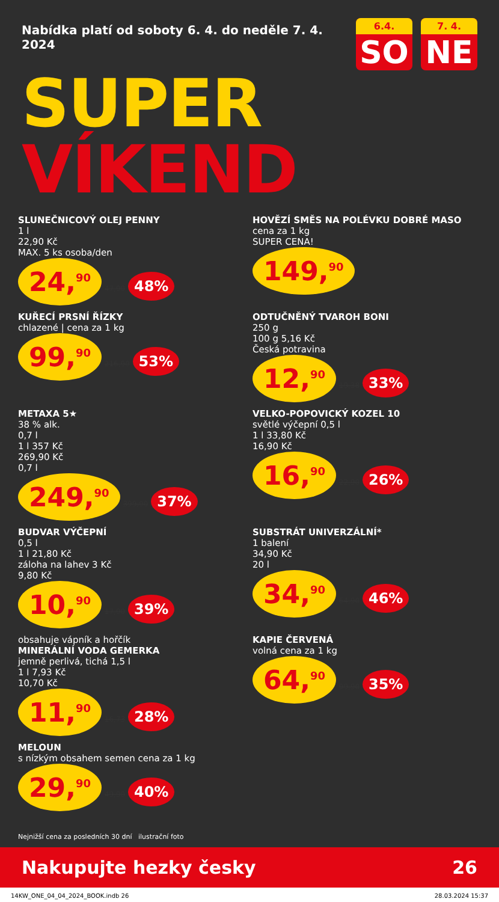Nabídka platí od soboty 6. 4. do neděle 7. 4. 2024
6.4.
SO
7. 4.
NE
SUPER VÍKEND
SLUNEČNICOVÝ OLEJ PENNY
1 l
22,90 Kč
MAX. 5 ks osoba/den
24,<sup>90</sup> 47,90 48%
HOVĚZÍ SMĚS NA POLÉVKU DOBRÉ MASO
cena za 1 kg
SUPER CENA!
149,<sup>90</sup>
KUŘECÍ PRSNÍ ŘÍZKY
chlazené | cena za 1 kg
99,<sup>90</sup> 216,90 53%
ODTUČNĚNÝ TVAROH BONI
250 g
100 g 5,16 Kč
Česká potravina
12,<sup>90</sup> 19,38 33%
METAXA 5★
38 % alk.
0,7 l
1 l 357 Kč
269,90 Kč
0,7 l
249,<sup>90</sup> 399,90 37%
VELKO-POPOVICKÝ KOZEL 10
světlé výčepní 0,5 l
1 l 33,80 Kč
16,90 Kč
16,<sup>90</sup> 22,90 26%
BUDVAR VÝČEPNÍ
0,5 l
1 l 21,80 Kč
záloha na lahev 3 Kč
9,80 Kč
10,<sup>90</sup> 17,90 39%
SUBSTRÁT UNIVERZÁLNÍ*
1 balení
34,90 Kč
20 l
34,<sup>90</sup> 64,90 46%
obsahuje vápník a hořčík
MINERÁLNÍ VODA GEMERKA
jemně perlivá, tichá 1,5 l
1 l 7,93 Kč
10,70 Kč
11,<sup>90</sup> 16,73 28%
KAPIE ČERVENÁ
volná cena za 1 kg
64,<sup>90</sup> 99,90 35%
MELOUN
s nízkým obsahem semen cena za 1 kg
29,<sup>90</sup> 49,90 40%
Nejnižší cena za posledních 30 dní ilustrační foto
Nakupujte hezky česky 26
14KW_ONE_04_04_2024_BOOK.indb 26 28.03.2024 15:37